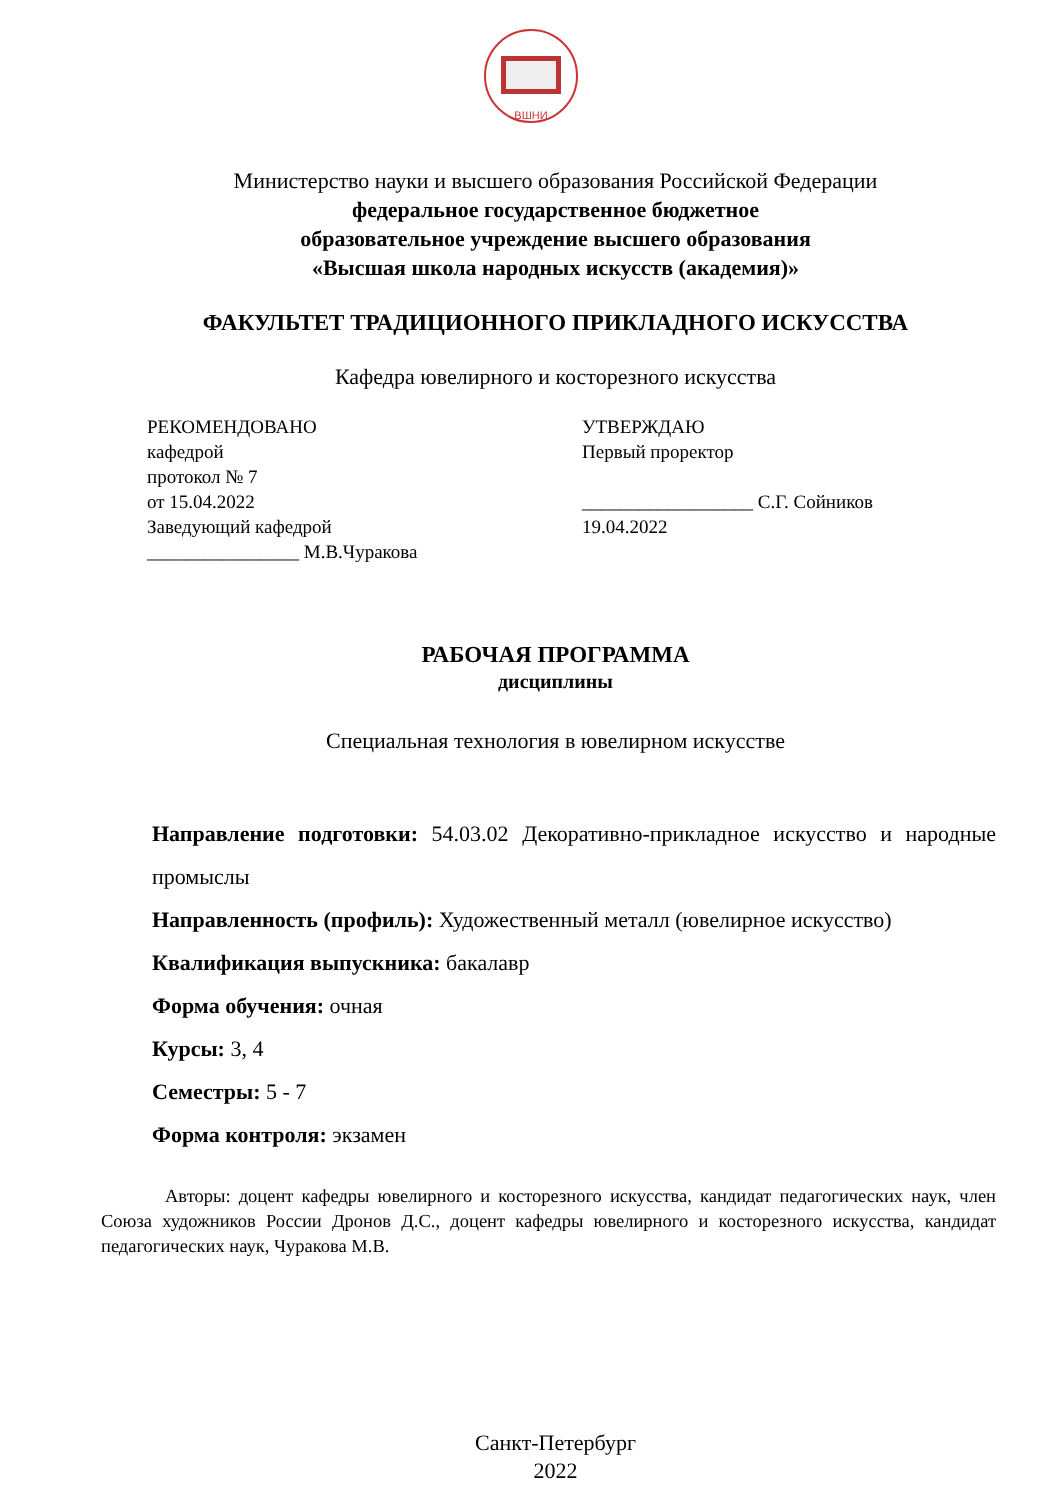ВШНИ
Министерство науки и высшего образования Российской Федерации
федеральное государственное бюджетное
образовательное учреждение высшего образования
«Высшая школа народных искусств (академия)»
ФАКУЛЬТЕТ ТРАДИЦИОННОГО ПРИКЛАДНОГО ИСКУССТВА
Кафедра ювелирного и косторезного искусства
РЕКОМЕНДОВАНО
кафедрой
протокол № 7
от 15.04.2022
Заведующий кафедрой
________________ М.В.Чуракова
УТВЕРЖДАЮ
Первый проректор
__________________ С.Г. Сойников
19.04.2022
РАБОЧАЯ ПРОГРАММА
дисциплины
Специальная технология в ювелирном искусстве
Направление подготовки: 54.03.02 Декоративно-прикладное искусство и народные промыслы
Направленность (профиль): Художественный металл (ювелирное искусство)
Квалификация выпускника: бакалавр
Форма обучения: очная
Курсы: 3, 4
Семестры: 5 - 7
Форма контроля: экзамен
Авторы: доцент кафедры ювелирного и косторезного искусства, кандидат педагогических наук, член Союза художников России Дронов Д.С., доцент кафедры ювелирного и косторезного искусства, кандидат педагогических наук, Чуракова М.В.
Санкт-Петербург
2022